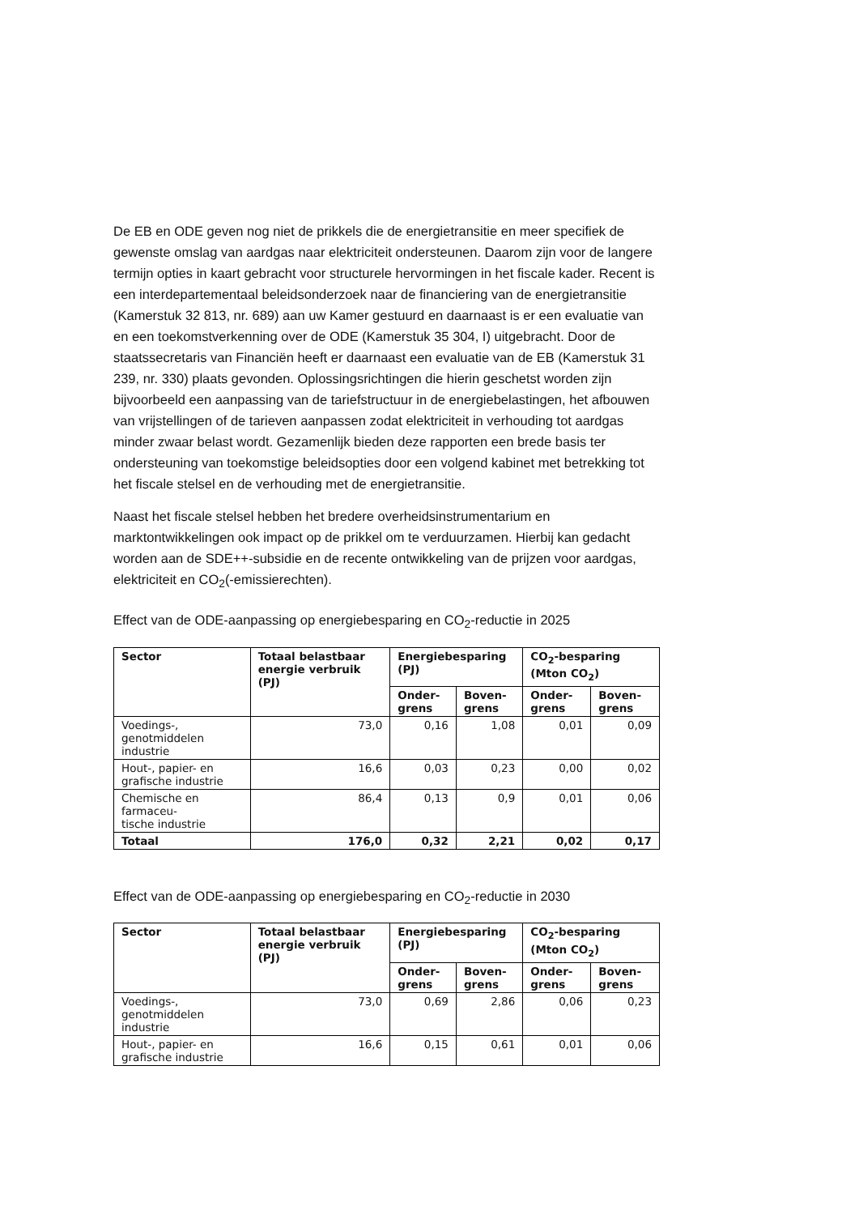De EB en ODE geven nog niet de prikkels die de energietransitie en meer specifiek de gewenste omslag van aardgas naar elektriciteit ondersteunen. Daarom zijn voor de langere termijn opties in kaart gebracht voor structurele hervormingen in het fiscale kader. Recent is een interdepartementaal beleidsonderzoek naar de financiering van de energietransitie (Kamerstuk 32 813, nr. 689) aan uw Kamer gestuurd en daarnaast is er een evaluatie van en een toekomstverkenning over de ODE (Kamerstuk 35 304, I) uitgebracht. Door de staatssecretaris van Financiën heeft er daarnaast een evaluatie van de EB (Kamerstuk 31 239, nr. 330) plaats gevonden. Oplossingsrichtingen die hierin geschetst worden zijn bijvoorbeeld een aanpassing van de tariefstructuur in de energiebelastingen, het afbouwen van vrijstellingen of de tarieven aanpassen zodat elektriciteit in verhouding tot aardgas minder zwaar belast wordt. Gezamenlijk bieden deze rapporten een brede basis ter ondersteuning van toekomstige beleidsopties door een volgend kabinet met betrekking tot het fiscale stelsel en de verhouding met de energietransitie.
Naast het fiscale stelsel hebben het bredere overheidsinstrumentarium en marktontwikkelingen ook impact op de prikkel om te verduurzamen. Hierbij kan gedacht worden aan de SDE++-subsidie en de recente ontwikkeling van de prijzen voor aardgas, elektriciteit en CO<sub>2</sub>(-emissierechten).
Effect van de ODE-aanpassing op energiebesparing en CO<sub>2</sub>-reductie in 2025
| Sector | Totaal belastbaar energie verbruik (PJ) | Energiebesparing (PJ) | | CO<sub>2</sub>-besparing (Mton CO<sub>2</sub>) | |
| --- | --- | --- | --- | --- | --- |
| | | Onder- grens | Boven- grens | Onder- grens | Boven- grens |
| Voedings-, genotmiddelen industrie | 73,0 | 0,16 | 1,08 | 0,01 | 0,09 |
| Hout-, papier- en grafische industrie | 16,6 | 0,03 | 0,23 | 0,00 | 0,02 |
| Chemische en farmaceu- tische industrie | 86,4 | 0,13 | 0,9 | 0,01 | 0,06 |
| Totaal | 176,0 | 0,32 | 2,21 | 0,02 | 0,17 |
Effect van de ODE-aanpassing op energiebesparing en CO<sub>2</sub>-reductie in 2030
| Sector | Totaal belastbaar energie verbruik (PJ) | Energiebesparing (PJ) | | CO<sub>2</sub>-besparing (Mton CO<sub>2</sub>) | |
| --- | --- | --- | --- | --- | --- |
| | | Onder- grens | Boven- grens | Onder- grens | Boven- grens |
| Voedings-, genotmiddelen industrie | 73,0 | 0,69 | 2,86 | 0,06 | 0,23 |
| Hout-, papier- en grafische industrie | 16,6 | 0,15 | 0,61 | 0,01 | 0,06 |